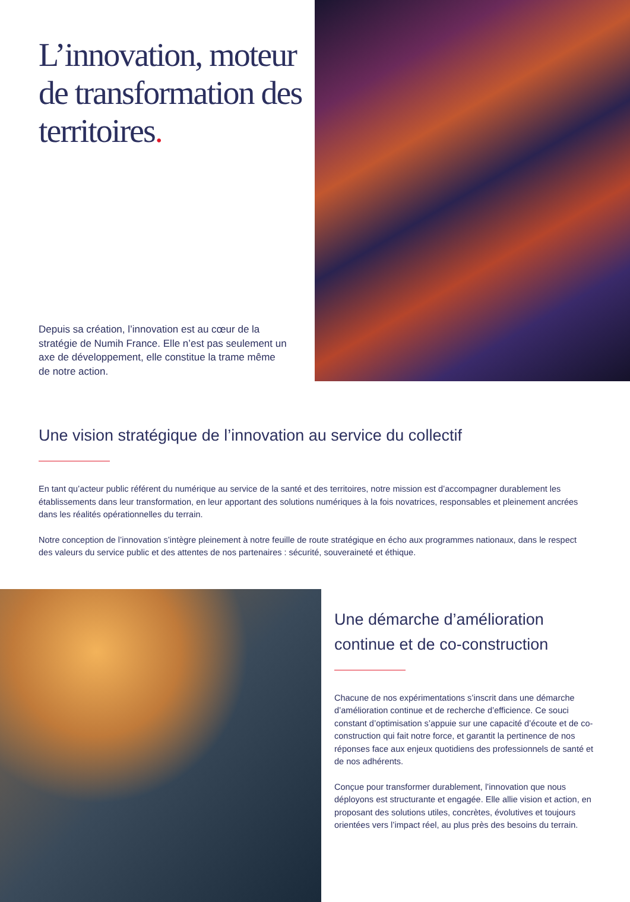L’innovation, moteur de transformation des territoires.
Depuis sa création, l’innovation est au cœur de la stratégie de Numih France. Elle n’est pas seulement un axe de développement, elle constitue la trame même de notre action.
Une vision stratégique de l’innovation au service du collectif
En tant qu’acteur public référent du numérique au service de la santé et des territoires, notre mission est d’accompagner durablement les établissements dans leur transformation, en leur apportant des solutions numériques à la fois novatrices, responsables et pleinement ancrées dans les réalités opérationnelles du terrain.
Notre conception de l’innovation s’intègre pleinement à notre feuille de route stratégique en écho aux programmes nationaux, dans le respect des valeurs du service public et des attentes de nos partenaires : sécurité, souveraineté et éthique.
Une démarche d’amélioration continue et de co-construction
Chacune de nos expérimentations s’inscrit dans une démarche d’amélioration continue et de recherche d’efficience. Ce souci constant d’optimisation s’appuie sur une capacité d’écoute et de co-construction qui fait notre force, et garantit la pertinence de nos réponses face aux enjeux quotidiens des professionnels de santé et de nos adhérents.
Conçue pour transformer durablement, l’innovation que nous déployons est structurante et engagée. Elle allie vision et action, en proposant des solutions utiles, concrètes, évolutives et toujours orientées vers l’impact réel, au plus près des besoins du terrain.